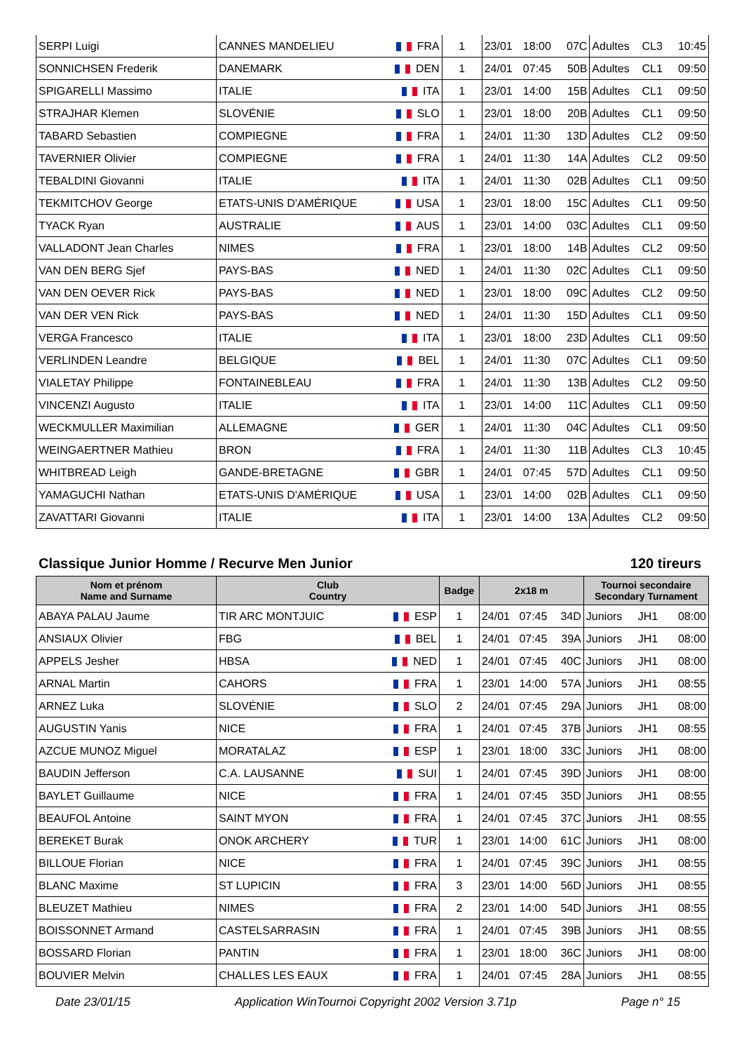| SERPI Luigi | CANNES MANDELIEU | FRA | 1 | 23/01 | 18:00 | 07C | Adultes | CL3 | 10:45 |
| SONNICHSEN Frederik | DANEMARK | DEN | 1 | 24/01 | 07:45 | 50B | Adultes | CL1 | 09:50 |
| SPIGARELLI Massimo | ITALIE | ITA | 1 | 23/01 | 14:00 | 15B | Adultes | CL1 | 09:50 |
| STRAJHAR Klemen | SLOVÉNIE | SLO | 1 | 23/01 | 18:00 | 20B | Adultes | CL1 | 09:50 |
| TABARD Sebastien | COMPIEGNE | FRA | 1 | 24/01 | 11:30 | 13D | Adultes | CL2 | 09:50 |
| TAVERNIER Olivier | COMPIEGNE | FRA | 1 | 24/01 | 11:30 | 14A | Adultes | CL2 | 09:50 |
| TEBALDINI Giovanni | ITALIE | ITA | 1 | 24/01 | 11:30 | 02B | Adultes | CL1 | 09:50 |
| TEKMITCHOV George | ETATS-UNIS D'AMÉRIQUE | USA | 1 | 23/01 | 18:00 | 15C | Adultes | CL1 | 09:50 |
| TYACK Ryan | AUSTRALIE | AUS | 1 | 23/01 | 14:00 | 03C | Adultes | CL1 | 09:50 |
| VALLADONT Jean Charles | NIMES | FRA | 1 | 23/01 | 18:00 | 14B | Adultes | CL2 | 09:50 |
| VAN DEN BERG Sjef | PAYS-BAS | NED | 1 | 24/01 | 11:30 | 02C | Adultes | CL1 | 09:50 |
| VAN DEN OEVER Rick | PAYS-BAS | NED | 1 | 23/01 | 18:00 | 09C | Adultes | CL2 | 09:50 |
| VAN DER VEN Rick | PAYS-BAS | NED | 1 | 24/01 | 11:30 | 15D | Adultes | CL1 | 09:50 |
| VERGA Francesco | ITALIE | ITA | 1 | 23/01 | 18:00 | 23D | Adultes | CL1 | 09:50 |
| VERLINDEN Leandre | BELGIQUE | BEL | 1 | 24/01 | 11:30 | 07C | Adultes | CL1 | 09:50 |
| VIALETAY Philippe | FONTAINEBLEAU | FRA | 1 | 24/01 | 11:30 | 13B | Adultes | CL2 | 09:50 |
| VINCENZI Augusto | ITALIE | ITA | 1 | 23/01 | 14:00 | 11C | Adultes | CL1 | 09:50 |
| WECKMULLER Maximilian | ALLEMAGNE | GER | 1 | 24/01 | 11:30 | 04C | Adultes | CL1 | 09:50 |
| WEINGAERTNER Mathieu | BRON | FRA | 1 | 24/01 | 11:30 | 11B | Adultes | CL3 | 10:45 |
| WHITBREAD Leigh | GANDE-BRETAGNE | GBR | 1 | 24/01 | 07:45 | 57D | Adultes | CL1 | 09:50 |
| YAMAGUCHI Nathan | ETATS-UNIS D'AMÉRIQUE | USA | 1 | 23/01 | 14:00 | 02B | Adultes | CL1 | 09:50 |
| ZAVATTARI Giovanni | ITALIE | ITA | 1 | 23/01 | 14:00 | 13A | Adultes | CL2 | 09:50 |
Classique Junior Homme / Recurve Men Junior 120 tireurs
| Nom et prénom Name and Surname | Club Country | | Badge | 2x18 m | | | Tournoi secondaire Secondary Turnament | | |
| --- | --- | --- | --- | --- | --- | --- | --- | --- | --- |
| ABAYA PALAU Jaume | TIR ARC MONTJUIC | ESP | 1 | 24/01 | 07:45 | 34D | Juniors | JH1 | 08:00 |
| ANSIAUX Olivier | FBG | BEL | 1 | 24/01 | 07:45 | 39A | Juniors | JH1 | 08:00 |
| APPELS Jesher | HBSA | NED | 1 | 24/01 | 07:45 | 40C | Juniors | JH1 | 08:00 |
| ARNAL Martin | CAHORS | FRA | 1 | 23/01 | 14:00 | 57A | Juniors | JH1 | 08:55 |
| ARNEZ Luka | SLOVÉNIE | SLO | 2 | 24/01 | 07:45 | 29A | Juniors | JH1 | 08:00 |
| AUGUSTIN Yanis | NICE | FRA | 1 | 24/01 | 07:45 | 37B | Juniors | JH1 | 08:55 |
| AZCUE MUNOZ Miguel | MORATALAZ | ESP | 1 | 23/01 | 18:00 | 33C | Juniors | JH1 | 08:00 |
| BAUDIN Jefferson | C.A. LAUSANNE | SUI | 1 | 24/01 | 07:45 | 39D | Juniors | JH1 | 08:00 |
| BAYLET Guillaume | NICE | FRA | 1 | 24/01 | 07:45 | 35D | Juniors | JH1 | 08:55 |
| BEAUFOL Antoine | SAINT MYON | FRA | 1 | 24/01 | 07:45 | 37C | Juniors | JH1 | 08:55 |
| BEREKET Burak | ONOK ARCHERY | TUR | 1 | 23/01 | 14:00 | 61C | Juniors | JH1 | 08:00 |
| BILLOUE Florian | NICE | FRA | 1 | 24/01 | 07:45 | 39C | Juniors | JH1 | 08:55 |
| BLANC Maxime | ST LUPICIN | FRA | 3 | 23/01 | 14:00 | 56D | Juniors | JH1 | 08:55 |
| BLEUZET Mathieu | NIMES | FRA | 2 | 23/01 | 14:00 | 54D | Juniors | JH1 | 08:55 |
| BOISSONNET Armand | CASTELSARRASIN | FRA | 1 | 24/01 | 07:45 | 39B | Juniors | JH1 | 08:55 |
| BOSSARD Florian | PANTIN | FRA | 1 | 23/01 | 18:00 | 36C | Juniors | JH1 | 08:00 |
| BOUVIER Melvin | CHALLES LES EAUX | FRA | 1 | 24/01 | 07:45 | 28A | Juniors | JH1 | 08:55 |
Date 23/01/15 Application WinTournoi Copyright 2002 Version 3.71p Page n° 15